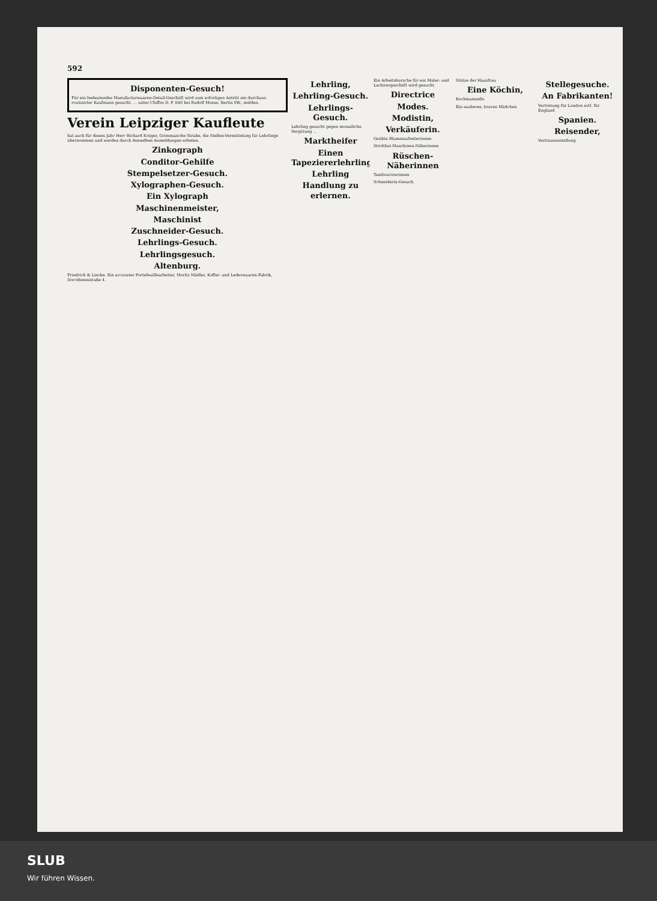592
Disponenten-Gesuch!
Für ein bedeutendes Manufacturwaaren-Detail-Geschäft wird zum sofortigen Antritt ein durchaus routinirter Kaufmann gesucht. ... unter Chiffre D. F. 640 bei Rudolf Mosse, Berlin SW., melden.
Verein Leipziger Kaufleute
hat auch für dieses Jahr Herr Richard Krüger, Grimmaische Straße, die Stellen-Vermittelung für Lehrlinge übernommen und werden durch denselben Anmeldungen erbeten.
Zinkograph
Conditor-Gehilfe
Stempelsetzer-Gesuch.
Xylographen-Gesuch.
Ein Xylograph
Maschinenmeister,
Maschinist
Zuschneider-Gesuch.
Lehrlings-Gesuch.
Lehrlingsgesuch.
Altenburg.
Friedrich & Lincke. Ein accurater Portefeuillearbeiter, Moritz Mädler, Koffer- und Lederwaaren-Fabrik, Dorotheenstraße 4.
Lehrling,
Lehrling-Gesuch.
Lehrlings-Gesuch.
Lehrling gesucht gegen monatliche Vergütung ...
Marktheifer
Einen Tapeziererlehrling
Lehrling
Handlung zu erlernen.
Ein Arbeitsbursche für ein Maler- und Lackirergeschäft wird gesucht.
Directrice
Modes.
Modistin,
Verkäuferin.
Geübte Blumenarbeiterinnen
Strohhut-Maschinen-Näherinnen
Rüschen-Näherinnen
Tambourirerinnen
Schneiderin-Gesuch.
Stütze der Hausfrau
Eine Köchin,
Kochmamsells
Ein sauberes, braves Mädchen
Stellegesuche.
An Fabrikanten!
Vertretung für London evtl. für England
Spanien.
Reisender,
Vertrauensstellung.
SLUB
Wir führen Wissen.